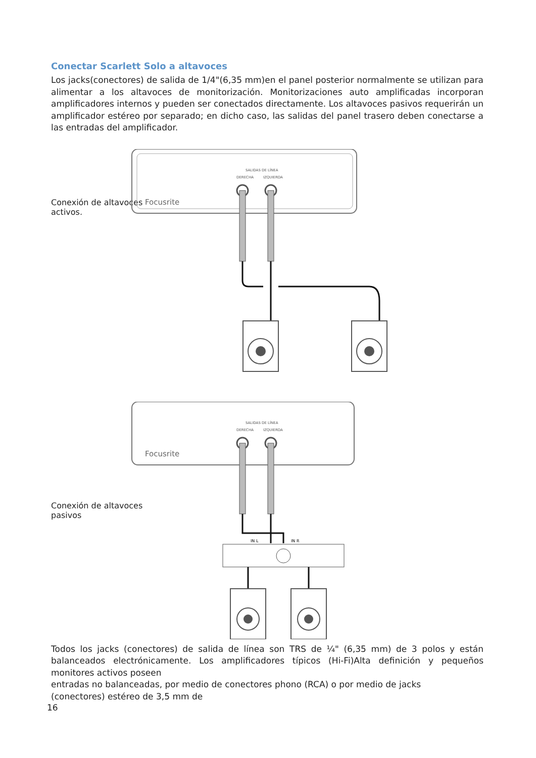Conectar Scarlett Solo a altavoces
Los jacks(conectores) de salida de 1/4"(6,35 mm)en el panel posterior normalmente se utilizan para alimentar a los altavoces de monitorización. Monitorizaciones auto amplificadas incorporan amplificadores internos y pueden ser conectados directamente. Los altavoces pasivos requerirán un amplificador estéreo por separado; en dicho caso, las salidas del panel trasero deben conectarse a las entradas del amplificador.
Conexión de altavoces activos.
Focusrite
SALIDAS DE LÍNEA
DERECHA
IZQUIERDA
Conexión de altavoces pasivos
Focusrite
SALIDAS DE LÍNEA
DERECHA
IZQUIERDA
IN L
IN R
Todos los jacks (conectores) de salida de línea son TRS de ¼" (6,35 mm) de 3 polos y están balanceados electrónicamente. Los amplificadores típicos (Hi-Fi)Alta definición y pequeños monitores activos poseen
entradas no balanceadas, por medio de conectores phono (RCA) o por medio de jacks
(conectores) estéreo de 3,5 mm de
16